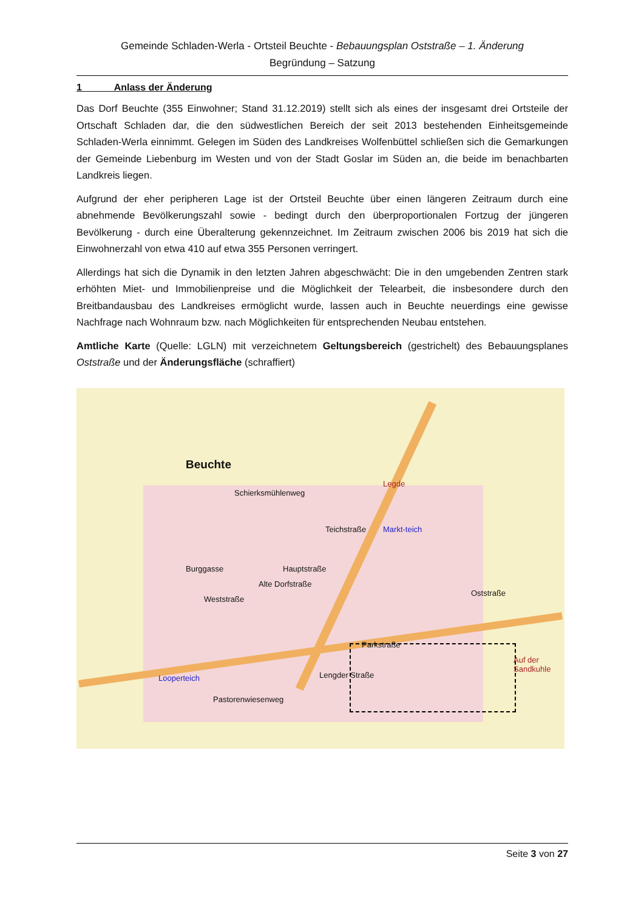Gemeinde Schladen-Werla - Ortsteil Beuchte - Bebauungsplan Oststraße – 1. Änderung
Begründung – Satzung
1 Anlass der Änderung
Das Dorf Beuchte (355 Einwohner; Stand 31.12.2019) stellt sich als eines der insgesamt drei Ortsteile der Ortschaft Schladen dar, die den südwestlichen Bereich der seit 2013 bestehenden Einheitsgemeinde Schladen-Werla einnimmt. Gelegen im Süden des Landkreises Wolfenbüttel schließen sich die Gemarkungen der Gemeinde Liebenburg im Westen und von der Stadt Goslar im Süden an, die beide im benachbarten Landkreis liegen.
Aufgrund der eher peripheren Lage ist der Ortsteil Beuchte über einen längeren Zeitraum durch eine abnehmende Bevölkerungszahl sowie - bedingt durch den überproportionalen Fortzug der jüngeren Bevölkerung - durch eine Überalterung gekennzeichnet. Im Zeitraum zwischen 2006 bis 2019 hat sich die Einwohnerzahl von etwa 410 auf etwa 355 Personen verringert.
Allerdings hat sich die Dynamik in den letzten Jahren abgeschwächt: Die in den umgebenden Zentren stark erhöhten Miet- und Immobilienpreise und die Möglichkeit der Telearbeit, die insbesondere durch den Breitbandausbau des Landkreises ermöglicht wurde, lassen auch in Beuchte neuerdings eine gewisse Nachfrage nach Wohnraum bzw. nach Möglichkeiten für entsprechenden Neubau entstehen.
Amtliche Karte (Quelle: LGLN) mit verzeichnetem Geltungsbereich (gestrichelt) des Bebauungsplanes Oststraße und der Änderungsfläche (schraffiert)
Beuchte
Schierksmühlenweg
Markt-teich
Legde
Teichstraße
Hauptstraße Burggasse
Alte Dorfstraße
Parkstraße
Lengder Straße Looperteich
Pastorenwiesenweg
Auf der Sandkuhle
Weststraße
Oststraße
Seite 3 von 27